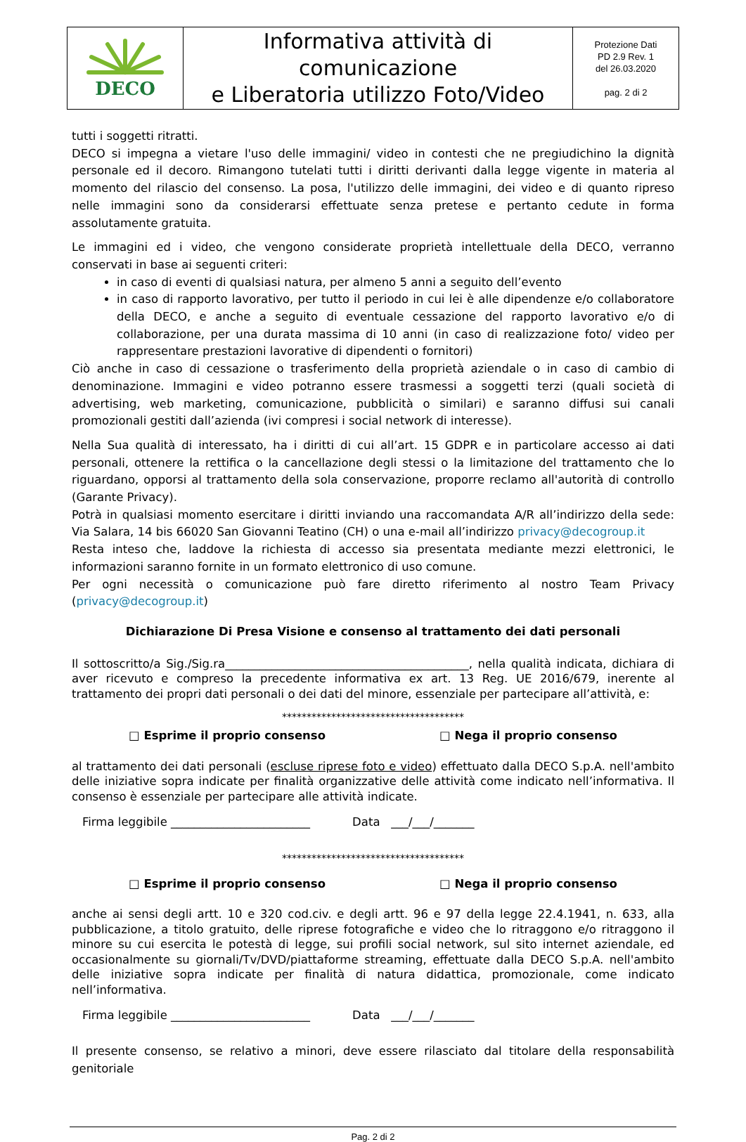| DECO | Informativa attività di comunicazione e Liberatoria utilizzo Foto/Video | Protezione Dati PD 2.9 Rev. 1 del 26.03.2020 pag. 2 di 2 |
tutti i soggetti ritratti.
DECO si impegna a vietare l'uso delle immagini/ video in contesti che ne pregiudichino la dignità personale ed il decoro. Rimangono tutelati tutti i diritti derivanti dalla legge vigente in materia al momento del rilascio del consenso. La posa, l'utilizzo delle immagini, dei video e di quanto ripreso nelle immagini sono da considerarsi effettuate senza pretese e pertanto cedute in forma assolutamente gratuita.
Le immagini ed i video, che vengono considerate proprietà intellettuale della DECO, verranno conservati in base ai seguenti criteri:
in caso di eventi di qualsiasi natura, per almeno 5 anni a seguito dell’evento
in caso di rapporto lavorativo, per tutto il periodo in cui lei è alle dipendenze e/o collaboratore della DECO, e anche a seguito di eventuale cessazione del rapporto lavorativo e/o di collaborazione, per una durata massima di 10 anni (in caso di realizzazione foto/ video per rappresentare prestazioni lavorative di dipendenti o fornitori)
Ciò anche in caso di cessazione o trasferimento della proprietà aziendale o in caso di cambio di denominazione. Immagini e video potranno essere trasmessi a soggetti terzi (quali società di advertising, web marketing, comunicazione, pubblicità o similari) e saranno diffusi sui canali promozionali gestiti dall’azienda (ivi compresi i social network di interesse).
Nella Sua qualità di interessato, ha i diritti di cui all’art. 15 GDPR e in particolare accesso ai dati personali, ottenere la rettifica o la cancellazione degli stessi o la limitazione del trattamento che lo riguardano, opporsi al trattamento della sola conservazione, proporre reclamo all'autorità di controllo (Garante Privacy).
Potrà in qualsiasi momento esercitare i diritti inviando una raccomandata A/R all’indirizzo della sede: Via Salara, 14 bis 66020 San Giovanni Teatino (CH) o una e-mail all’indirizzo privacy@decogroup.it
Resta inteso che, laddove la richiesta di accesso sia presentata mediante mezzi elettronici, le informazioni saranno fornite in un formato elettronico di uso comune.
Per ogni necessità o comunicazione può fare diretto riferimento al nostro Team Privacy (privacy@decogroup.it)
Dichiarazione Di Presa Visione e consenso al trattamento dei dati personali
Il sottoscritto/a Sig./Sig.ra__________________________________________, nella qualità indicata, dichiara di aver ricevuto e compreso la precedente informativa ex art. 13 Reg. UE 2016/679, inerente al trattamento dei propri dati personali o dei dati del minore, essenziale per partecipare all’attività, e:
*************************************
□ Esprime il proprio consenso □ Nega il proprio consenso
al trattamento dei dati personali (escluse riprese foto e video) effettuato dalla DECO S.p.A. nell'ambito delle iniziative sopra indicate per finalità organizzative delle attività come indicato nell’informativa. Il consenso è essenziale per partecipare alle attività indicate.
Firma leggibile ________________________ Data ___/___/_______
*************************************
□ Esprime il proprio consenso □ Nega il proprio consenso
anche ai sensi degli artt. 10 e 320 cod.civ. e degli artt. 96 e 97 della legge 22.4.1941, n. 633, alla pubblicazione, a titolo gratuito, delle riprese fotografiche e video che lo ritraggono e/o ritraggono il minore su cui esercita le potestà di legge, sui profili social network, sul sito internet aziendale, ed occasionalmente su giornali/Tv/DVD/piattaforme streaming, effettuate dalla DECO S.p.A. nell'ambito delle iniziative sopra indicate per finalità di natura didattica, promozionale, come indicato nell’informativa.
Firma leggibile ________________________ Data ___/___/_______
Il presente consenso, se relativo a minori, deve essere rilasciato dal titolare della responsabilità genitoriale
Pag. 2 di 2